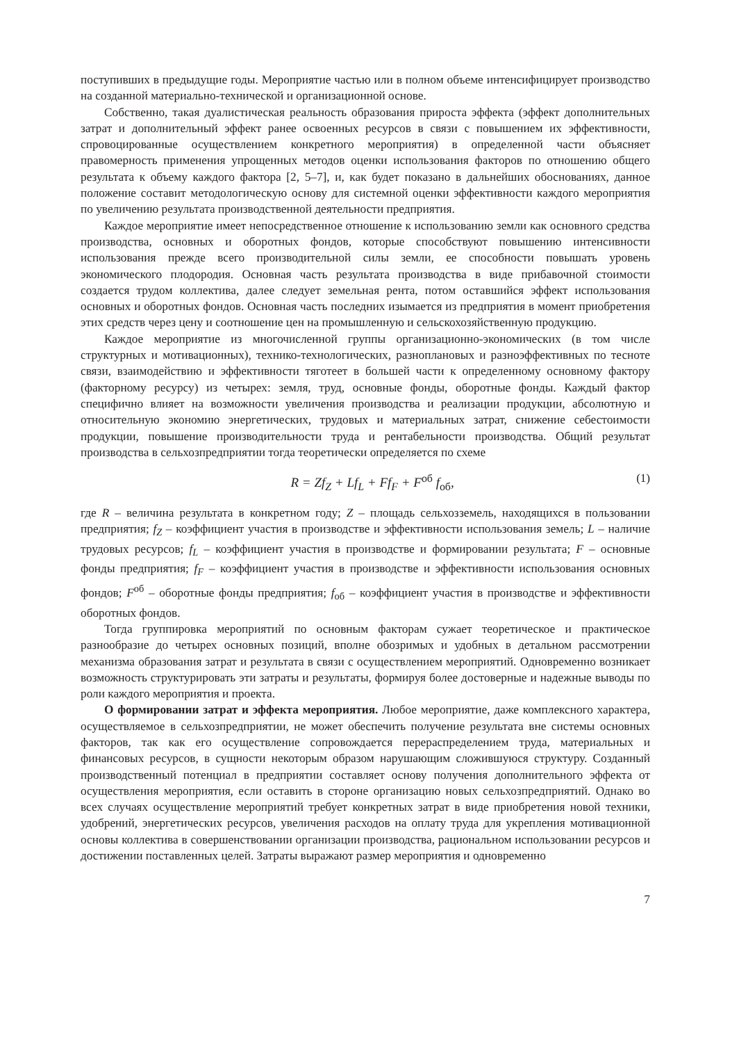поступивших в предыдущие годы. Мероприятие частью или в полном объеме интенсифицирует производство на созданной материально-технической и организационной основе.
Собственно, такая дуалистическая реальность образования прироста эффекта (эффект дополнительных затрат и дополнительный эффект ранее освоенных ресурсов в связи с повышением их эффективности, спровоцированные осуществлением конкретного мероприятия) в определенной части объясняет правомерность применения упрощенных методов оценки использования факторов по отношению общего результата к объему каждого фактора [2, 5–7], и, как будет показано в дальнейших обоснованиях, данное положение составит методологическую основу для системной оценки эффективности каждого мероприятия по увеличению результата производственной деятельности предприятия.
Каждое мероприятие имеет непосредственное отношение к использованию земли как основного средства производства, основных и оборотных фондов, которые способствуют повышению интенсивности использования прежде всего производительной силы земли, ее способности повышать уровень экономического плодородия. Основная часть результата производства в виде прибавочной стоимости создается трудом коллектива, далее следует земельная рента, потом оставшийся эффект использования основных и оборотных фондов. Основная часть последних изымается из предприятия в момент приобретения этих средств через цену и соотношение цен на промышленную и сельскохозяйственную продукцию.
Каждое мероприятие из многочисленной группы организационно-экономических (в том числе структурных и мотивационных), технико-технологических, разноплановых и разноэффективных по тесноте связи, взаимодействию и эффективности тяготеет в большей части к определенному основному фактору (факторному ресурсу) из четырех: земля, труд, основные фонды, оборотные фонды. Каждый фактор специфично влияет на возможности увеличения производства и реализации продукции, абсолютную и относительную экономию энергетических, трудовых и материальных затрат, снижение себестоимости продукции, повышение производительности труда и рентабельности производства. Общий результат производства в сельхозпредприятии тогда теоретически определяется по схеме
R = Zf<sub>Z</sub> + Lf<sub>L</sub> + Ff<sub>F</sub> + F<sup>об</sup> f<sub>об</sub>, (1)
где R – величина результата в конкретном году; Z – площадь сельхозземель, находящихся в пользовании предприятия; f<sub>Z</sub> – коэффициент участия в производстве и эффективности использования земель; L – наличие трудовых ресурсов; f<sub>L</sub> – коэффициент участия в производстве и формировании результата; F – основные фонды предприятия; f<sub>F</sub> – коэффициент участия в производстве и эффективности использования основных фондов; F<sup>об</sup> – оборотные фонды предприятия; f<sub>об</sub> – коэффициент участия в производстве и эффективности оборотных фондов.
Тогда группировка мероприятий по основным факторам сужает теоретическое и практическое разнообразие до четырех основных позиций, вполне обозримых и удобных в детальном рассмотрении механизма образования затрат и результата в связи с осуществлением мероприятий. Одновременно возникает возможность структурировать эти затраты и результаты, формируя более достоверные и надежные выводы по роли каждого мероприятия и проекта.
О формировании затрат и эффекта мероприятия. Любое мероприятие, даже комплексного характера, осуществляемое в сельхозпредприятии, не может обеспечить получение результата вне системы основных факторов, так как его осуществление сопровождается перераспределением труда, материальных и финансовых ресурсов, в сущности некоторым образом нарушающим сложившуюся структуру. Созданный производственный потенциал в предприятии составляет основу получения дополнительного эффекта от осуществления мероприятия, если оставить в стороне организацию новых сельхозпредприятий. Однако во всех случаях осуществление мероприятий требует конкретных затрат в виде приобретения новой техники, удобрений, энергетических ресурсов, увеличения расходов на оплату труда для укрепления мотивационной основы коллектива в совершенствовании организации производства, рациональном использовании ресурсов и достижении поставленных целей. Затраты выражают размер мероприятия и одновременно
7